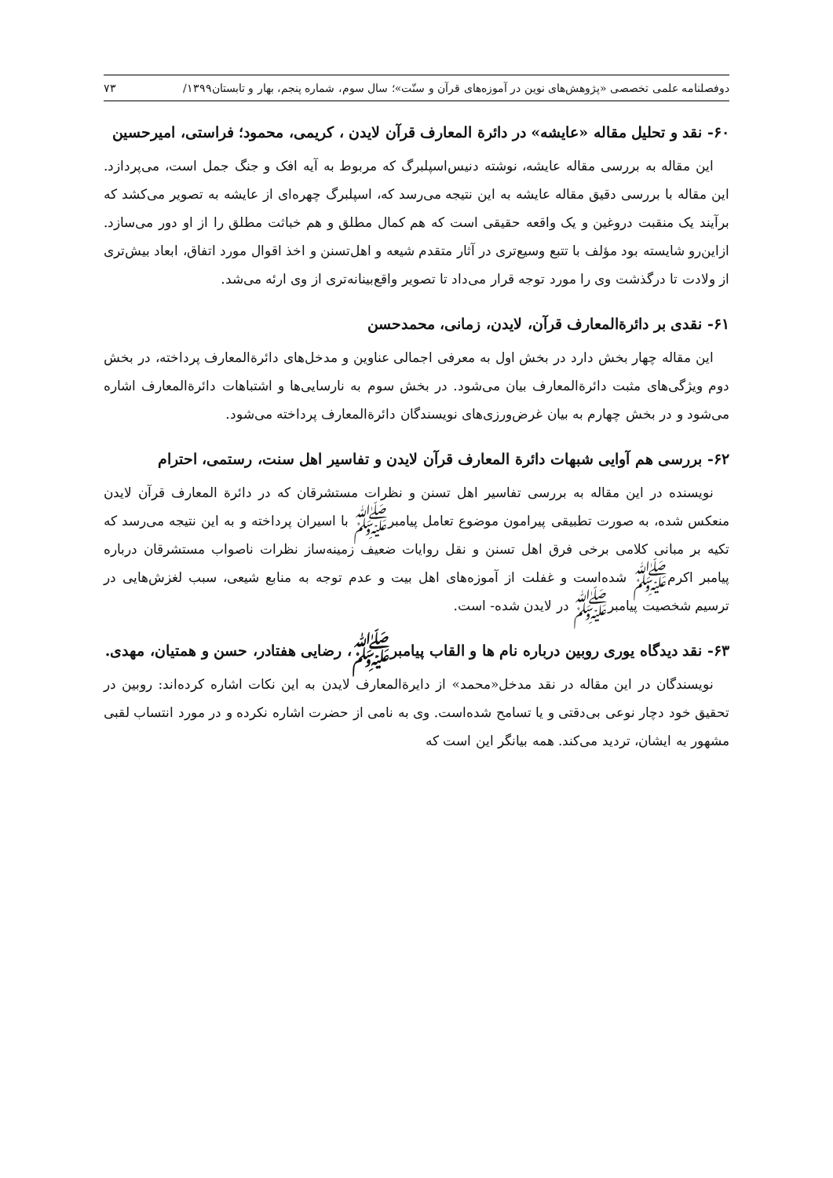دوفصلنامه علمی تخصصی «پژوهش‌های نوین در آموزه‌های قرآن و سنّت»؛ سال سوم، شماره پنجم، بهار و تابستان۱۳۹۹/ ۷۳
۶۰- نقد و تحلیل مقاله «عایشه» در دائرة المعارف قرآن لایدن ، کریمی، محمود؛ فراستی، امیرحسین
این مقاله به بررسی مقاله عایشه، نوشته دنیس‌اسپلبرگ که مربوط به آیه افک و جنگ جمل است، می‌پردازد. این مقاله با بررسی دقیق مقاله عایشه به این نتیجه می‌رسد که، اسپلبرگ چهره‌ای از عایشه به تصویر می‌کشد که برآیند یک منقبت دروغین و یک واقعه حقیقی است که هم کمال مطلق و هم خباثت مطلق را از او دور می‌سازد. ازاین‌رو شایسته بود مؤلف با تتبع وسیع‌تری در آثار متقدم شیعه و اهل‌تسنن و اخذ اقوال مورد اتفاق، ابعاد بیش‌تری از ولادت تا درگذشت وی را مورد توجه قرار می‌داد تا تصویر واقع‌بینانه‌تری از وی ارئه می‌شد.
۶۱- نقدی بر دائرةالمعارف قرآن، لایدن، زمانی، محمدحسن
این مقاله چهار بخش دارد در بخش اول به معرفی اجمالی عناوین و مدخل‌های دائرةالمعارف پرداخته، در بخش دوم ویژگی‌های مثبت دائرةالمعارف بیان می‌شود. در بخش سوم به نارسایی‌ها و اشتباهات دائرةالمعارف اشاره می‌شود و در بخش چهارم به بیان غرض‌ورزی‌های نویسندگان دائرةالمعارف پرداخته می‌شود.
۶۲- بررسی هم آوایی شبهات دائرة المعارف قرآن لایدن و تفاسیر اهل سنت، رستمی، احترام
نویسنده در این مقاله به بررسی تفاسیر اهل تسنن و نظرات مستشرقان که در دائرة المعارف قرآن لایدن منعکس شده، به صورت تطبیقی پیرامون موضوع تعامل پیامبرﷺ با اسیران پرداخته و به این نتیجه می‌رسد که تکیه بر مبانی کلامی برخی فرق اهل تسنن و نقل روایات ضعیف زمینه‌ساز نظرات ناصواب مستشرقان درباره پیامبر اکرمﷺ شده‌است و غفلت از آموزه‌های اهل بیت و عدم توجه به منابع شیعی، سبب لغزش‌هایی در ترسیم شخصیت پیامبرﷺ در لایدن شده- است.
۶۳- نقد دیدگاه یوری روبین درباره نام ها و القاب پیامبرﷺ، رضایی هفتادر، حسن و همتیان، مهدی.
نویسندگان در این مقاله در نقد مدخل«محمد» از دایرةالمعارف لایدن به این نکات اشاره کرده‌اند: روبین در تحقیق خود دچار نوعی بی‌دقتی و یا تسامح شده‌است. وی به نامی از حضرت اشاره نکرده و در مورد انتساب لقبی مشهور به ایشان، تردید می‌کند. همه بیانگر این است که